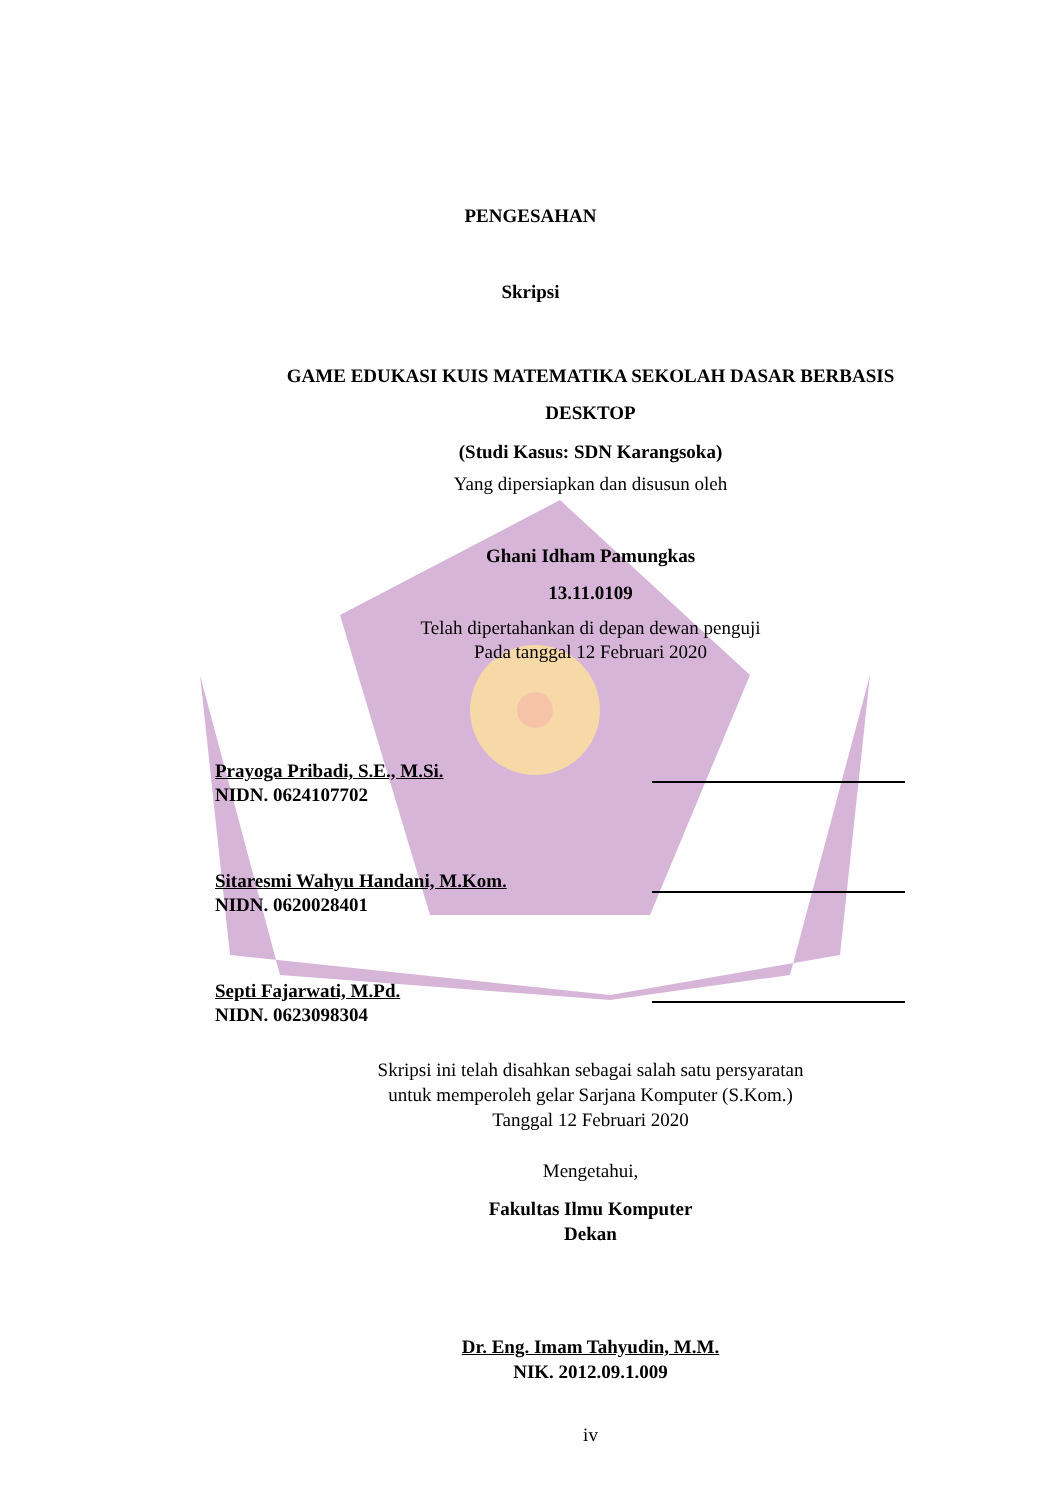PENGESAHAN
Skripsi
GAME EDUKASI KUIS MATEMATIKA SEKOLAH DASAR BERBASIS
DESKTOP
(Studi Kasus: SDN Karangsoka)
Yang dipersiapkan dan disusun oleh
Ghani Idham Pamungkas
13.11.0109
Telah dipertahankan di depan dewan penguji
Pada tanggal 12 Februari 2020
Prayoga Pribadi, S.E., M.Si.
NIDN. 0624107702
Sitaresmi Wahyu Handani, M.Kom.
NIDN. 0620028401
Septi Fajarwati, M.Pd.
NIDN. 0623098304
Skripsi ini telah disahkan sebagai salah satu persyaratan
untuk memperoleh gelar Sarjana Komputer (S.Kom.)
Tanggal 12 Februari 2020
Mengetahui,
Fakultas Ilmu Komputer
Dekan
Dr. Eng. Imam Tahyudin, M.M.
NIK. 2012.09.1.009
iv